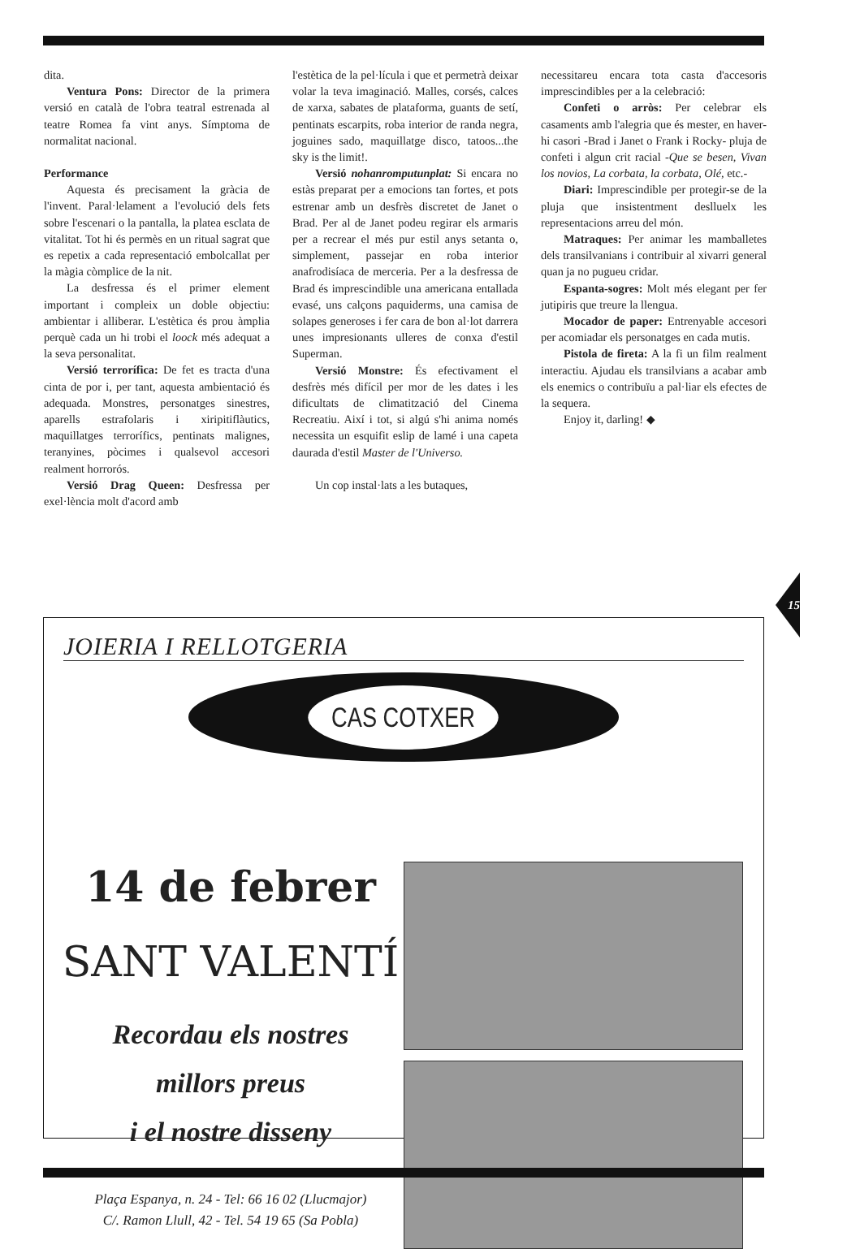dita.
Ventura Pons: Director de la primera versió en català de l'obra teatral estrenada al teatre Romea fa vint anys. Símptoma de normalitat nacional.
Performance
Aquesta és precisament la gràcia de l'invent. Paral·lelament a l'evolució dels fets sobre l'escenari o la pantalla, la platea esclata de vitalitat. Tot hi és permès en un ritual sagrat que es repetix a cada representació embolcallat per la màgia còmplice de la nit.
La desfressa és el primer element important i compleix un doble objectiu: ambientar i alliberar. L'estètica és prou àmplia perquè cada un hi trobi el loock més adequat a la seva personalitat.
Versió terrorífica: De fet es tracta d'una cinta de por i, per tant, aquesta ambientació és adequada. Monstres, personatges sinestres, aparells estrafolaris i xiripitiflàutics, maquillatges terrorífics, pentinats malignes, teranyines, pòcimes i qualsevol accesori realment horrorós.
Versió Drag Queen: Desfressa per exel·lència molt d'acord amb
l'estètica de la pel·lícula i que et permetrà deixar volar la teva imaginació. Malles, corsés, calces de xarxa, sabates de plataforma, guants de setí, pentinats escarpits, roba interior de randa negra, joguines sado, maquillatge disco, tatoos...the sky is the limit!.
Versió nohanromputunplat: Si encara no estàs preparat per a emocions tan fortes, et pots estrenar amb un desfrès discretet de Janet o Brad. Per al de Janet podeu regirar els armaris per a recrear el més pur estil anys setanta o, simplement, passejar en roba interior anafrodisíaca de merceria. Per a la desfressa de Brad és imprescindible una americana entallada evasé, uns calçons paquiderms, una camisa de solapes generoses i fer cara de bon al·lot darrera unes impresionants ulleres de conxa d'estil Superman.
Versió Monstre: És efectivament el desfrès més difícil per mor de les dates i les dificultats de climatització del Cinema Recreatiu. Així i tot, si algú s'hi anima només necessita un esquifit eslip de lamé i una capeta daurada d'estil Master de l'Universo.
Un cop instal·lats a les butaques,
necessitareu encara tota casta d'accesoris imprescindibles per a la celebració:
Confeti o arròs: Per celebrar els casaments amb l'alegria que és mester, en haver-hi casori -Brad i Janet o Frank i Rocky- pluja de confeti i algun crit racial -Que se besen, Vivan los novios, La corbata, la corbata, Olé, etc.-
Diari: Imprescindible per protegir-se de la pluja que insistentment deslluelx les representacions arreu del món.
Matraques: Per animar les mamballetes dels transilvanians i contribuir al xivarri general quan ja no pugueu cridar.
Espanta-sogres: Molt més elegant per fer jutipiris que treure la llengua.
Mocador de paper: Entrenyable accesori per acomiadar els personatges en cada mutis.
Pistola de fireta: A la fi un film realment interactiu. Ajudau els transilvians a acabar amb els enemics o contribuïu a pal·liar els efectes de la sequera.
Enjoy it, darling! ◆
15
JOIERIA I RELLOTGERIA
CAS COTXER
14 de febrer
SANT VALENTÍ
Recordau els nostres
millors preus
i el nostre disseny
Plaça Espanya, n. 24 - Tel: 66 16 02 (Llucmajor)
C/. Ramon Llull, 42 - Tel. 54 19 65 (Sa Pobla)